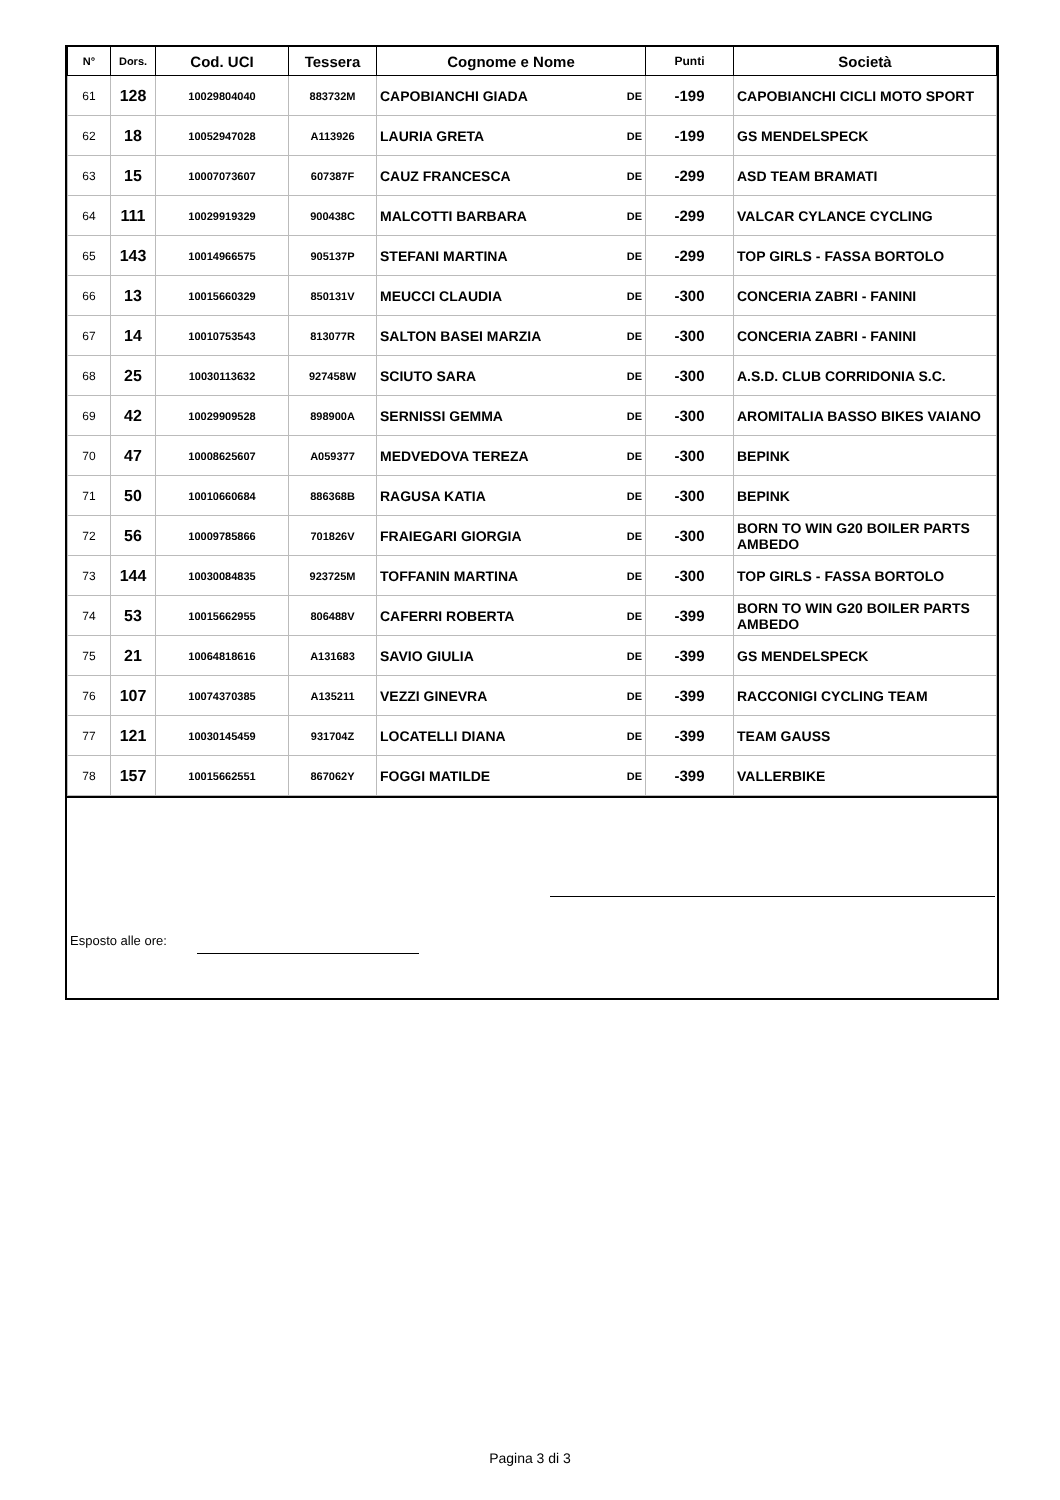| N° | Dors. | Cod. UCI | Tessera | Cognome e Nome | | Punti | Società |
| --- | --- | --- | --- | --- | --- | --- | --- |
| 61 | 128 | 10029804040 | 883732M | CAPOBIANCHI GIADA | DE | -199 | CAPOBIANCHI CICLI MOTO SPORT |
| 62 | 18 | 10052947028 | A113926 | LAURIA GRETA | DE | -199 | GS MENDELSPECK |
| 63 | 15 | 10007073607 | 607387F | CAUZ FRANCESCA | DE | -299 | ASD TEAM BRAMATI |
| 64 | 111 | 10029919329 | 900438C | MALCOTTI BARBARA | DE | -299 | VALCAR CYLANCE CYCLING |
| 65 | 143 | 10014966575 | 905137P | STEFANI MARTINA | DE | -299 | TOP GIRLS - FASSA BORTOLO |
| 66 | 13 | 10015660329 | 850131V | MEUCCI CLAUDIA | DE | -300 | CONCERIA ZABRI - FANINI |
| 67 | 14 | 10010753543 | 813077R | SALTON BASEI MARZIA | DE | -300 | CONCERIA ZABRI - FANINI |
| 68 | 25 | 10030113632 | 927458W | SCIUTO SARA | DE | -300 | A.S.D. CLUB CORRIDONIA S.C. |
| 69 | 42 | 10029909528 | 898900A | SERNISSI GEMMA | DE | -300 | AROMITALIA BASSO BIKES VAIANO |
| 70 | 47 | 10008625607 | A059377 | MEDVEDOVA TEREZA | DE | -300 | BEPINK |
| 71 | 50 | 10010660684 | 886368B | RAGUSA KATIA | DE | -300 | BEPINK |
| 72 | 56 | 10009785866 | 701826V | FRAIEGARI GIORGIA | DE | -300 | BORN TO WIN G20 BOILER PARTS AMBEDO |
| 73 | 144 | 10030084835 | 923725M | TOFFANIN MARTINA | DE | -300 | TOP GIRLS - FASSA BORTOLO |
| 74 | 53 | 10015662955 | 806488V | CAFERRI ROBERTA | DE | -399 | BORN TO WIN G20 BOILER PARTS AMBEDO |
| 75 | 21 | 10064818616 | A131683 | SAVIO GIULIA | DE | -399 | GS MENDELSPECK |
| 76 | 107 | 10074370385 | A135211 | VEZZI GINEVRA | DE | -399 | RACCONIGI CYCLING TEAM |
| 77 | 121 | 10030145459 | 931704Z | LOCATELLI DIANA | DE | -399 | TEAM GAUSS |
| 78 | 157 | 10015662551 | 867062Y | FOGGI MATILDE | DE | -399 | VALLERBIKE |
Esposto alle ore:
Pagina 3 di 3